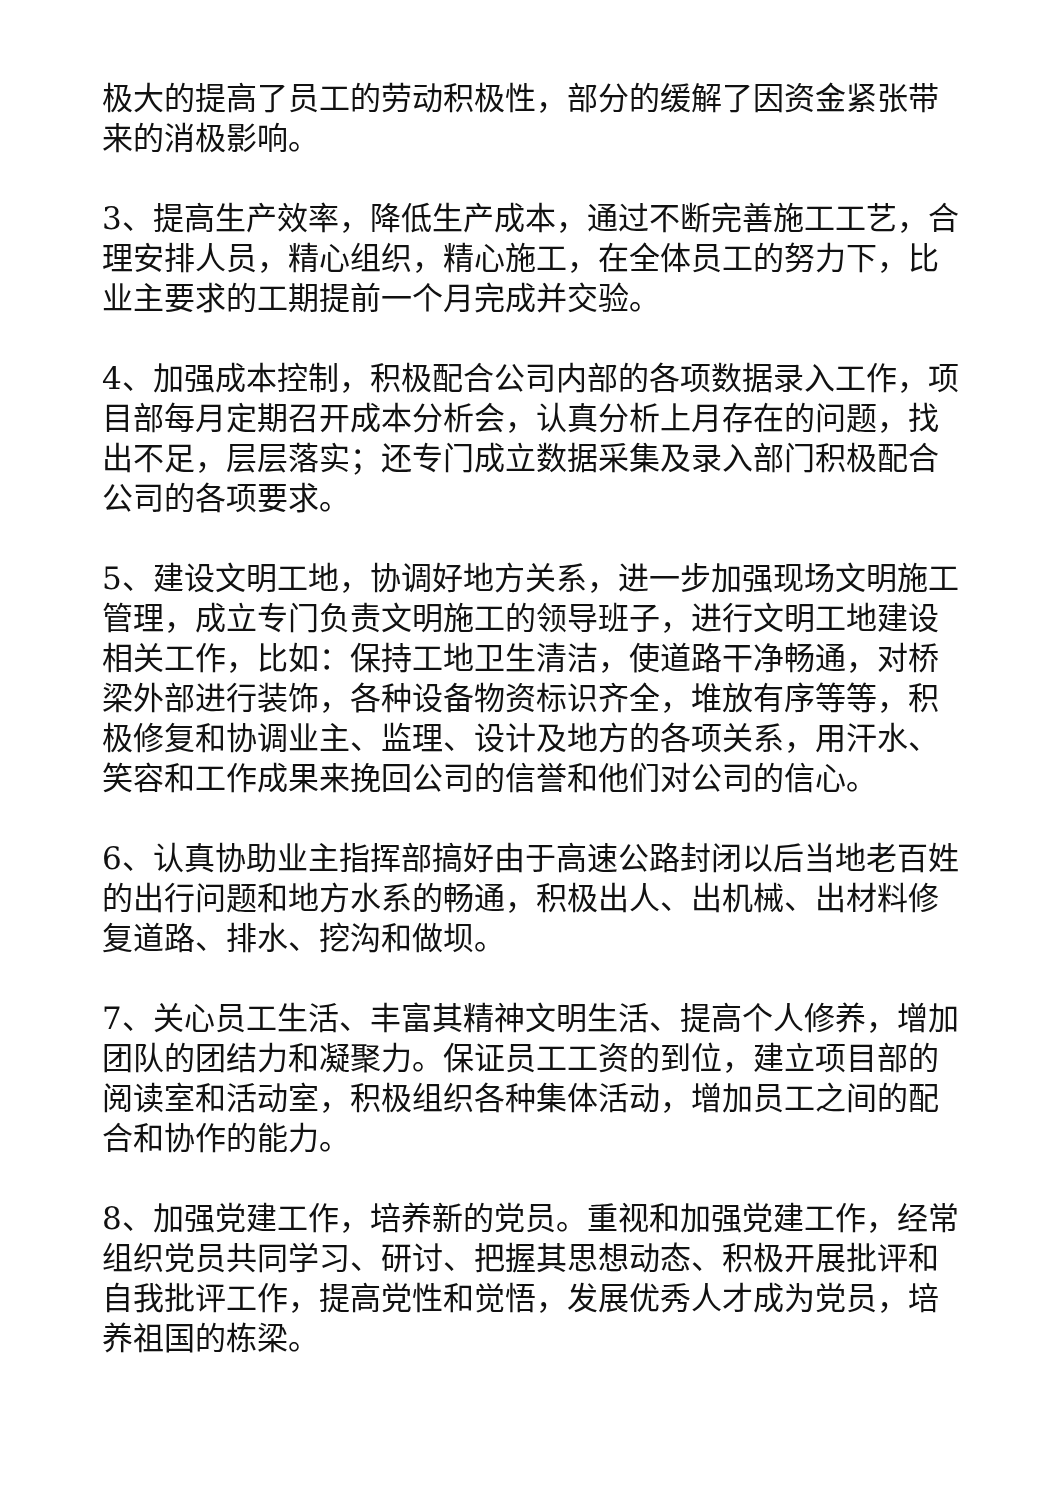极大的提高了员工的劳动积极性，部分的缓解了因资金紧张带来的消极影响。
3、提高生产效率，降低生产成本，通过不断完善施工工艺，合理安排人员，精心组织，精心施工，在全体员工的努力下，比业主要求的工期提前一个月完成并交验。
4、加强成本控制，积极配合公司内部的各项数据录入工作，项目部每月定期召开成本分析会，认真分析上月存在的问题，找出不足，层层落实；还专门成立数据采集及录入部门积极配合公司的各项要求。
5、建设文明工地，协调好地方关系，进一步加强现场文明施工管理，成立专门负责文明施工的领导班子，进行文明工地建设相关工作，比如：保持工地卫生清洁，使道路干净畅通，对桥梁外部进行装饰，各种设备物资标识齐全，堆放有序等等，积极修复和协调业主、监理、设计及地方的各项关系，用汗水、笑容和工作成果来挽回公司的信誉和他们对公司的信心。
6、认真协助业主指挥部搞好由于高速公路封闭以后当地老百姓的出行问题和地方水系的畅通，积极出人、出机械、出材料修复道路、排水、挖沟和做坝。
7、关心员工生活、丰富其精神文明生活、提高个人修养，增加团队的团结力和凝聚力。保证员工工资的到位，建立项目部的阅读室和活动室，积极组织各种集体活动，增加员工之间的配合和协作的能力。
8、加强党建工作，培养新的党员。重视和加强党建工作，经常组织党员共同学习、研讨、把握其思想动态、积极开展批评和自我批评工作，提高党性和觉悟，发展优秀人才成为党员，培养祖国的栋梁。